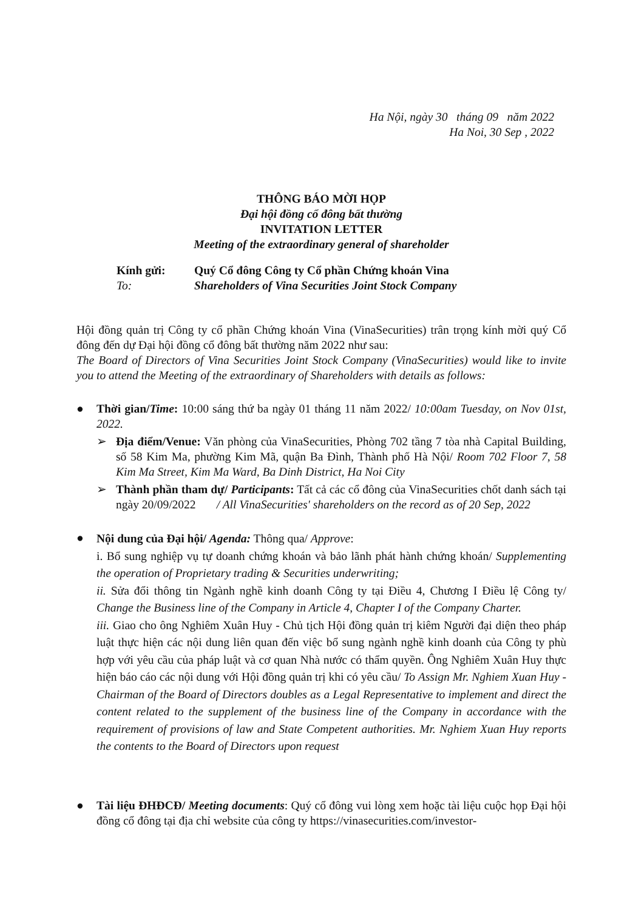Ha Nội, ngày 30 tháng 09 năm 2022
Ha Noi, 30 Sep , 2022
THÔNG BÁO MỜI HỌP
Đại hội đồng cổ đông bất thường
INVITATION LETTER
Meeting of the extraordinary general of shareholder
Kính gửi:
To:
Quý Cổ đông Công ty Cổ phần Chứng khoán Vina
Shareholders of Vina Securities Joint Stock Company
Hội đồng quản trị Công ty cổ phần Chứng khoán Vina (VinaSecurities) trân trọng kính mời quý Cổ đông đến dự Đại hội đồng cổ đông bất thường năm 2022 như sau:
The Board of Directors of Vina Securities Joint Stock Company (VinaSecurities) would like to invite you to attend the Meeting of the extraordinary of Shareholders with details as follows:
● Thời gian/Time: 10:00 sáng thứ ba ngày 01 tháng 11 năm 2022/ 10:00am Tuesday, on Nov 01st, 2022.
➢ Địa điểm/Venue: Văn phòng của VinaSecurities, Phòng 702 tầng 7 tòa nhà Capital Building, số 58 Kim Ma, phường Kim Mã, quận Ba Đình, Thành phố Hà Nội/ Room 702 Floor 7, 58 Kim Ma Street, Kim Ma Ward, Ba Dinh District, Ha Noi City
➢ Thành phần tham dự/ Participants: Tất cả các cổ đông của VinaSecurities chốt danh sách tại ngày 20/09/2022 / All VinaSecurities' shareholders on the record as of 20 Sep, 2022
●
Nội dung của Đại hội/ Agenda: Thông qua/ Approve:
i. Bổ sung nghiệp vụ tự doanh chứng khoán và bảo lãnh phát hành chứng khoán/ Supplementing the operation of Proprietary trading & Securities underwriting;
ii. Sửa đổi thông tin Ngành nghề kinh doanh Công ty tại Điều 4, Chương I Điều lệ Công ty/ Change the Business line of the Company in Article 4, Chapter I of the Company Charter.
iii. Giao cho ông Nghiêm Xuân Huy - Chủ tịch Hội đồng quản trị kiêm Người đại diện theo pháp luật thực hiện các nội dung liên quan đến việc bổ sung ngành nghề kinh doanh của Công ty phù hợp với yêu cầu của pháp luật và cơ quan Nhà nước có thẩm quyền. Ông Nghiêm Xuân Huy thực hiện báo cáo các nội dung với Hội đồng quản trị khi có yêu cầu/ To Assign Mr. Nghiem Xuan Huy - Chairman of the Board of Directors doubles as a Legal Representative to implement and direct the content related to the supplement of the business line of the Company in accordance with the requirement of provisions of law and State Competent authorities. Mr. Nghiem Xuan Huy reports the contents to the Board of Directors upon request
● Tài liệu ĐHĐCĐ/ Meeting documents: Quý cổ đông vui lòng xem hoặc tài liệu cuộc họp Đại hội đồng cổ đông tại địa chỉ website của công ty https://vinasecurities.com/investor-